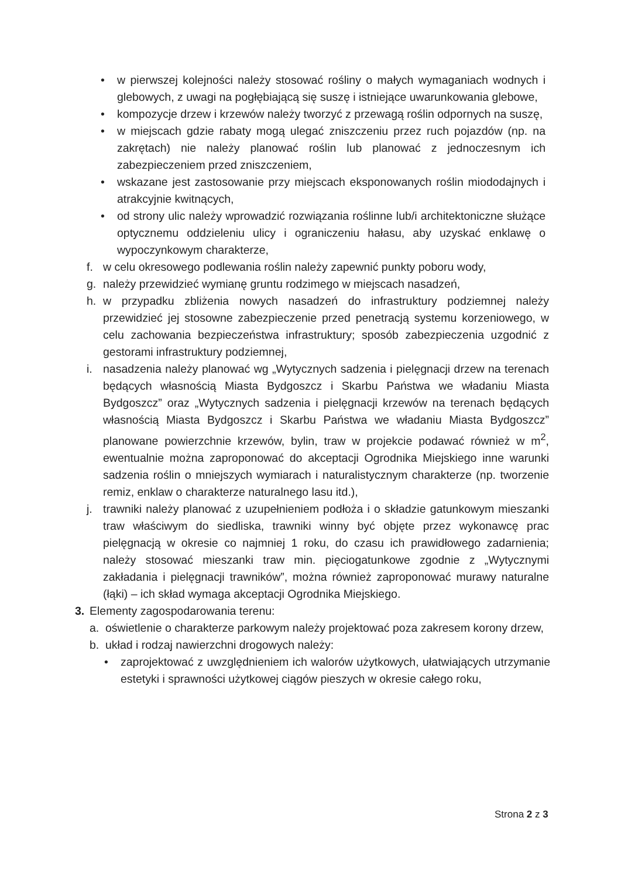• w pierwszej kolejności należy stosować rośliny o małych wymaganiach wodnych i glebowych, z uwagi na pogłębiającą się suszę i istniejące uwarunkowania glebowe,
• kompozycje drzew i krzewów należy tworzyć z przewagą roślin odpornych na suszę,
• w miejscach gdzie rabaty mogą ulegać zniszczeniu przez ruch pojazdów (np. na zakrętach) nie należy planować roślin lub planować z jednoczesnym ich zabezpieczeniem przed zniszczeniem,
• wskazane jest zastosowanie przy miejscach eksponowanych roślin miododajnych i atrakcyjnie kwitnących,
• od strony ulic należy wprowadzić rozwiązania roślinne lub/i architektoniczne służące optycznemu oddzieleniu ulicy i ograniczeniu hałasu, aby uzyskać enklawę o wypoczynkowym charakterze,
f. w celu okresowego podlewania roślin należy zapewnić punkty poboru wody,
g. należy przewidzieć wymianę gruntu rodzimego w miejscach nasadzeń,
h. w przypadku zbliżenia nowych nasadzeń do infrastruktury podziemnej należy przewidzieć jej stosowne zabezpieczenie przed penetracją systemu korzeniowego, w celu zachowania bezpieczeństwa infrastruktury; sposób zabezpieczenia uzgodnić z gestorami infrastruktury podziemnej,
i. nasadzenia należy planować wg „Wytycznych sadzenia i pielęgnacji drzew na terenach będących własnością Miasta Bydgoszcz i Skarbu Państwa we władaniu Miasta Bydgoszcz” oraz „Wytycznych sadzenia i pielęgnacji krzewów na terenach będących własnością Miasta Bydgoszcz i Skarbu Państwa we władaniu Miasta Bydgoszcz” planowane powierzchnie krzewów, bylin, traw w projekcie podawać również w m<sup>2</sup>, ewentualnie można zaproponować do akceptacji Ogrodnika Miejskiego inne warunki sadzenia roślin o mniejszych wymiarach i naturalistycznym charakterze (np. tworzenie remiz, enklaw o charakterze naturalnego lasu itd.),
j. trawniki należy planować z uzupełnieniem podłoża i o składzie gatunkowym mieszanki traw właściwym do siedliska, trawniki winny być objęte przez wykonawcę prac pielęgnacją w okresie co najmniej 1 roku, do czasu ich prawidłowego zadarnienia; należy stosować mieszanki traw min. pięciogatunkowe zgodnie z „Wytycznymi zakładania i pielęgnacji trawników”, można również zaproponować murawy naturalne (łąki) – ich skład wymaga akceptacji Ogrodnika Miejskiego.
3. Elementy zagospodarowania terenu:
a. oświetlenie o charakterze parkowym należy projektować poza zakresem korony drzew,
b. układ i rodzaj nawierzchni drogowych należy:
• zaprojektować z uwzględnieniem ich walorów użytkowych, ułatwiających utrzymanie estetyki i sprawności użytkowej ciągów pieszych w okresie całego roku,
Strona 2 z 3